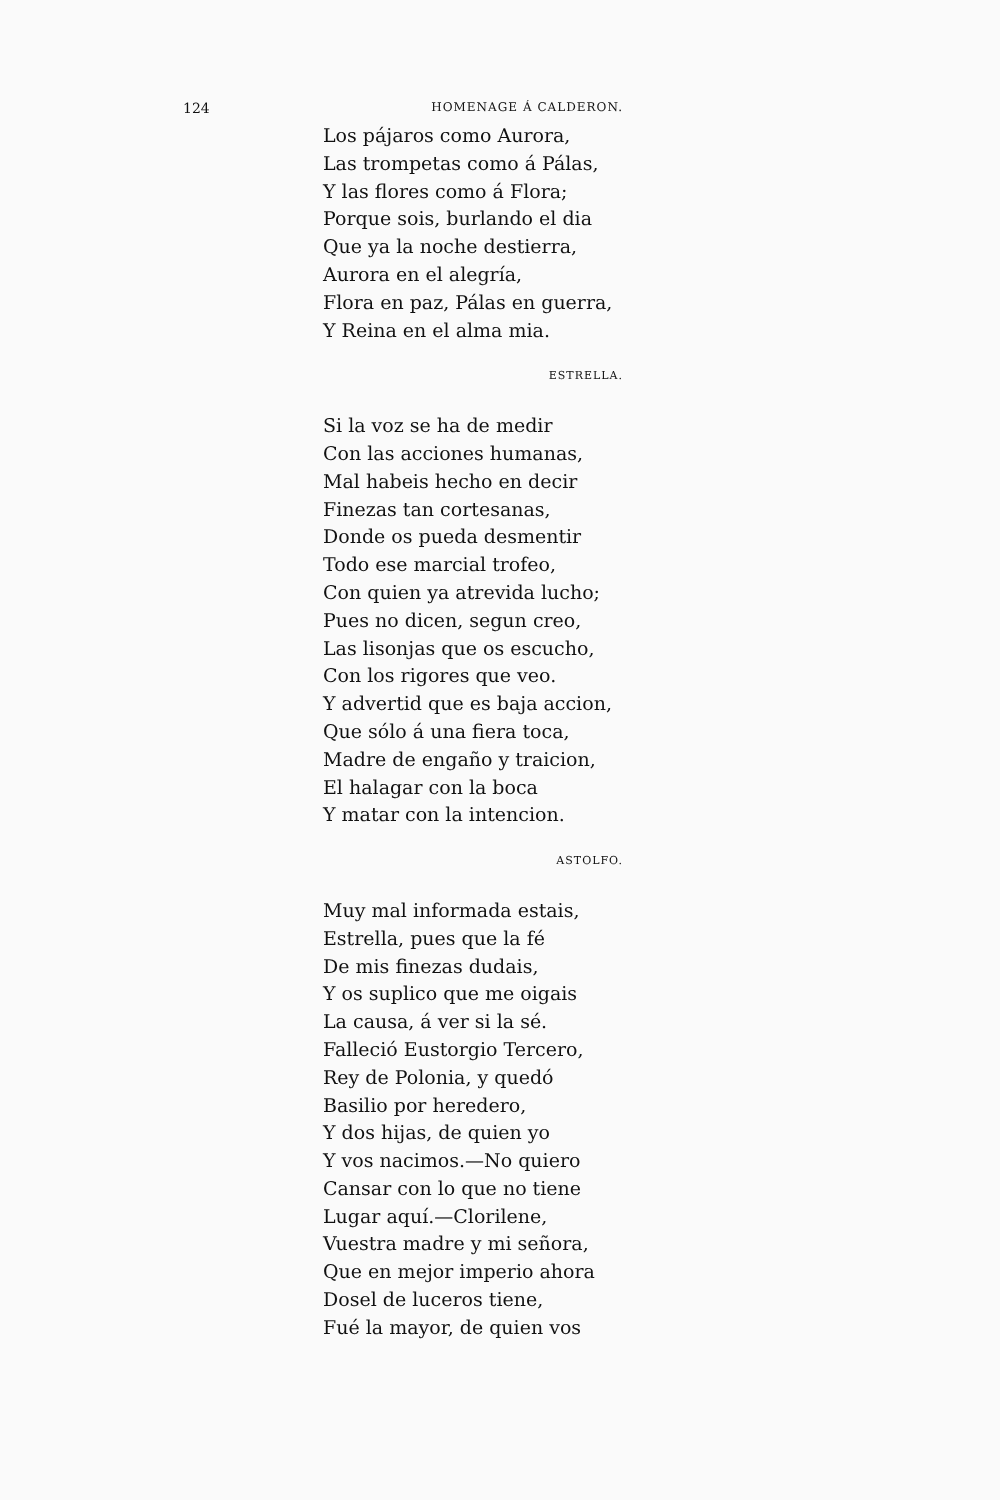124 HOMENAGE Á CALDERON.
Los pájaros como Aurora,
Las trompetas como á Pálas,
Y las flores como á Flora;
Porque sois, burlando el dia
Que ya la noche destierra,
Aurora en el alegría,
Flora en paz, Pálas en guerra,
Y Reina en el alma mia.
ESTRELLA.
Si la voz se ha de medir
Con las acciones humanas,
Mal habeis hecho en decir
Finezas tan cortesanas,
Donde os pueda desmentir
Todo ese marcial trofeo,
Con quien ya atrevida lucho;
Pues no dicen, segun creo,
Las lisonjas que os escucho,
Con los rigores que veo.
Y advertid que es baja accion,
Que sólo á una fiera toca,
Madre de engaño y traicion,
El halagar con la boca
Y matar con la intencion.
ASTOLFO.
Muy mal informada estais,
Estrella, pues que la fé
De mis finezas dudais,
Y os suplico que me oigais
La causa, á ver si la sé.
Falleció Eustorgio Tercero,
Rey de Polonia, y quedó
Basilio por heredero,
Y dos hijas, de quien yo
Y vos nacimos.—No quiero
Cansar con lo que no tiene
Lugar aquí.—Clorilene,
Vuestra madre y mi señora,
Que en mejor imperio ahora
Dosel de luceros tiene,
Fué la mayor, de quien vos